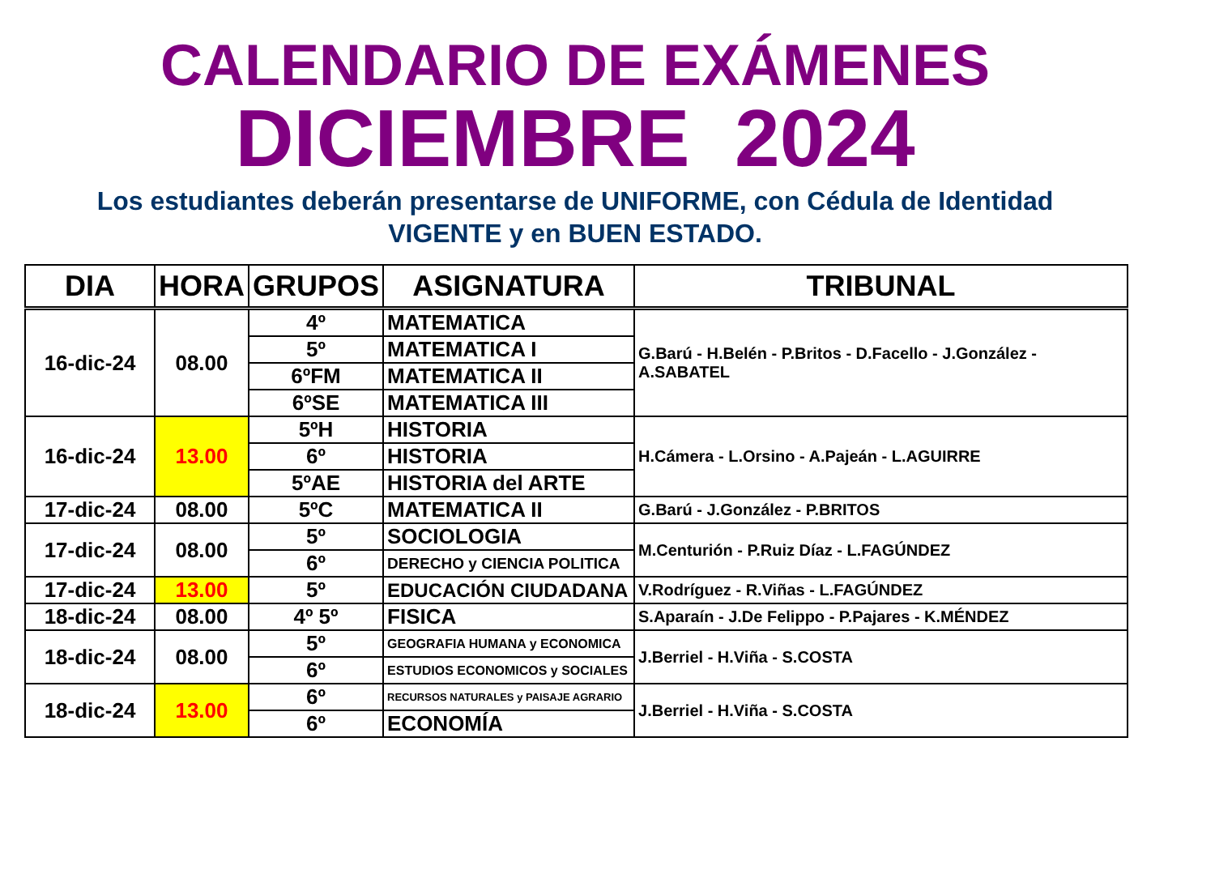CALENDARIO DE EXÁMENES
DICIEMBRE 2024
Los estudiantes deberán presentarse de UNIFORME, con Cédula de Identidad
VIGENTE y en BUEN ESTADO.
| DIA | HORA | GRUPOS | ASIGNATURA | TRIBUNAL |
| --- | --- | --- | --- | --- |
| 16-dic-24 | 08.00 | 4º | MATEMATICA | G.Barú - H.Belén - P.Britos - D.Facello - J.González - A.SABATEL |
| | | 5º | MATEMATICA I | |
| | | 6ºFM | MATEMATICA II | |
| | | 6ºSE | MATEMATICA III | |
| 16-dic-24 | 13.00 | 5ºH | HISTORIA | H.Cámera - L.Orsino - A.Pajeán - L.AGUIRRE |
| | | 6º | HISTORIA | |
| | | 5ºAE | HISTORIA del ARTE | |
| 17-dic-24 | 08.00 | 5ºC | MATEMATICA II | G.Barú - J.González - P.BRITOS |
| 17-dic-24 | 08.00 | 5º | SOCIOLOGIA | M.Centurión - P.Ruiz Díaz - L.FAGÚNDEZ |
| | | 6º | DERECHO y CIENCIA POLITICA | |
| 17-dic-24 | 13.00 | 5º | EDUCACIÓN CIUDADANA | V.Rodríguez - R.Viñas - L.FAGÚNDEZ |
| 18-dic-24 | 08.00 | 4º 5º | FISICA | S.Aparaín - J.De Felippo - P.Pajares - K.MÉNDEZ |
| 18-dic-24 | 08.00 | 5º | GEOGRAFIA HUMANA y ECONOMICA | J.Berriel - H.Viña - S.COSTA |
| | | 6º | ESTUDIOS ECONOMICOS y SOCIALES | |
| 18-dic-24 | 13.00 | 6º | RECURSOS NATURALES y PAISAJE AGRARIO | J.Berriel - H.Viña - S.COSTA |
| | | 6º | ECONOMÍA | |